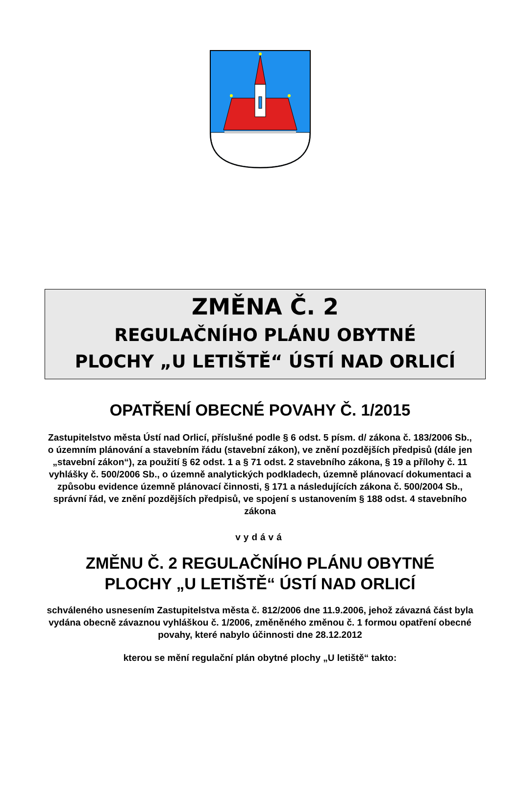ZMĚNA Č. 2
REGULAČNÍHO PLÁNU OBYTNÉ
PLOCHY „U LETIŠTĚ“ ÚSTÍ NAD ORLICÍ
OPATŘENÍ OBECNÉ POVAHY Č. 1/2015
Zastupitelstvo města Ústí nad Orlicí, příslušné podle § 6 odst. 5 písm. d/ zákona č. 183/2006 Sb., o územním plánování a stavebním řádu (stavební zákon), ve znění pozdějších předpisů (dále jen „stavební zákon“), za použití § 62 odst. 1 a § 71 odst. 2 stavebního zákona, § 19 a přílohy č. 11 vyhlášky č. 500/2006 Sb., o územně analytických podkladech, územně plánovací dokumentaci a způsobu evidence územně plánovací činnosti, § 171 a následujících zákona č. 500/2004 Sb., správní řád, ve znění pozdějších předpisů, ve spojení s ustanovením § 188 odst. 4 stavebního zákona
vydává
ZMĚNU Č. 2 REGULAČNÍHO PLÁNU OBYTNÉ
PLOCHY „U LETIŠTĚ“ ÚSTÍ NAD ORLICÍ
schváleného usnesením Zastupitelstva města č. 812/2006 dne 11.9.2006, jehož závazná část byla vydána obecně závaznou vyhláškou č. 1/2006, změněného změnou č. 1 formou opatření obecné povahy, které nabylo účinnosti dne 28.12.2012
kterou se mění regulační plán obytné plochy „U letiště“ takto: